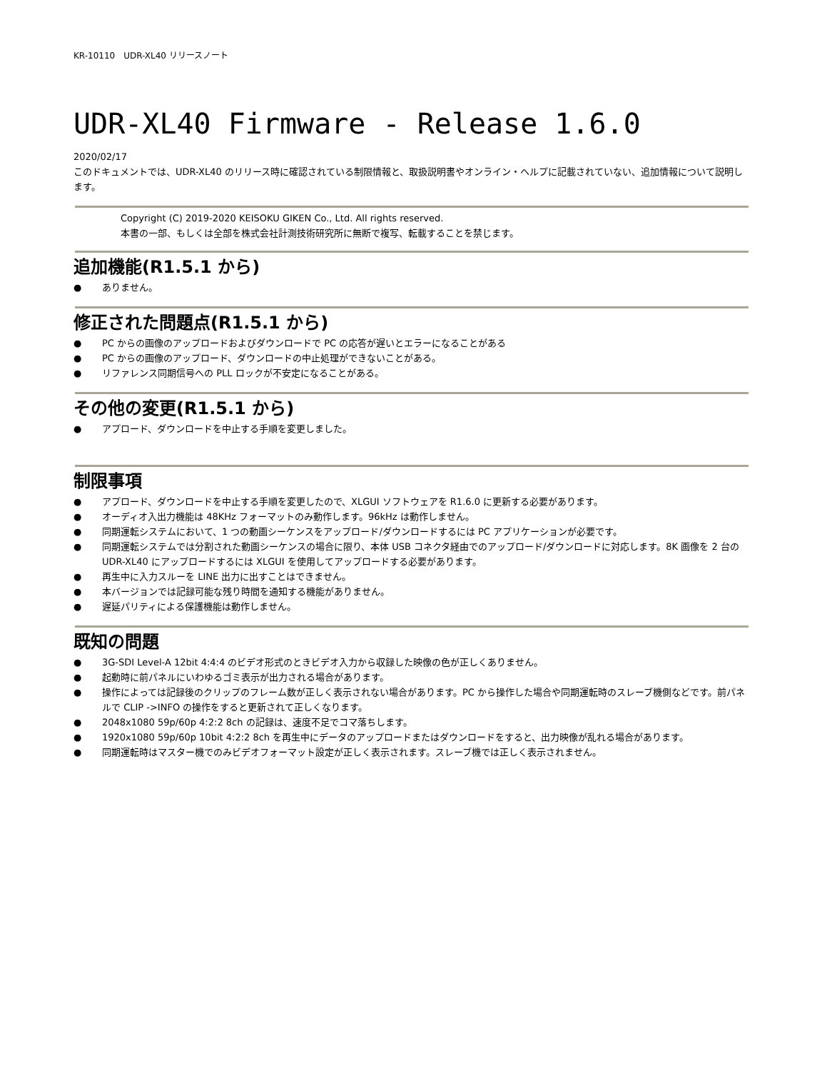KR-10110　UDR-XL40 リリースノート
UDR-XL40 Firmware - Release 1.6.0
2020/02/17
このドキュメントでは、UDR-XL40 のリリース時に確認されている制限情報と、取扱説明書やオンライン・ヘルプに記載されていない、追加情報について説明します。
Copyright (C) 2019-2020 KEISOKU GIKEN Co., Ltd. All rights reserved.
本書の一部、もしくは全部を株式会社計測技術研究所に無断で複写、転載することを禁じます。
追加機能(R1.5.1 から)
● ありません。
修正された問題点(R1.5.1 から)
● PC からの画像のアップロードおよびダウンロードで PC の応答が遅いとエラーになることがある
● PC からの画像のアップロード、ダウンロードの中止処理ができないことがある。
● リファレンス同期信号への PLL ロックが不安定になることがある。
その他の変更(R1.5.1 から)
● アプロード、ダウンロードを中止する手順を変更しました。
制限事項
● アプロード、ダウンロードを中止する手順を変更したので、XLGUI ソフトウェアを R1.6.0 に更新する必要があります。
● オーディオ入出力機能は 48KHz フォーマットのみ動作します。96kHz は動作しません。
● 同期運転システムにおいて、1 つの動画シーケンスをアップロード/ダウンロードするには PC アプリケーションが必要です。
● 同期運転システムでは分割された動画シーケンスの場合に限り、本体 USB コネクタ経由でのアップロード/ダウンロードに対応します。8K 画像を 2 台の UDR-XL40 にアップロードするには XLGUI を使用してアップロードする必要があります。
● 再生中に入力スルーを LINE 出力に出すことはできません。
● 本バージョンでは記録可能な残り時間を通知する機能がありません。
● 遅延パリティによる保護機能は動作しません。
既知の問題
● 3G-SDI Level-A 12bit 4:4:4 のビデオ形式のときビデオ入力から収録した映像の色が正しくありません。
● 起動時に前パネルにいわゆるゴミ表示が出力される場合があります。
● 操作によっては記録後のクリップのフレーム数が正しく表示されない場合があります。PC から操作した場合や同期運転時のスレーブ機側などです。前パネルで CLIP ->INFO の操作をすると更新されて正しくなります。
● 2048x1080 59p/60p 4:2:2 8ch の記録は、速度不足でコマ落ちします。
● 1920x1080 59p/60p 10bit 4:2:2 8ch を再生中にデータのアップロードまたはダウンロードをすると、出力映像が乱れる場合があります。
● 同期運転時はマスター機でのみビデオフォーマット設定が正しく表示されます。スレーブ機では正しく表示されません。